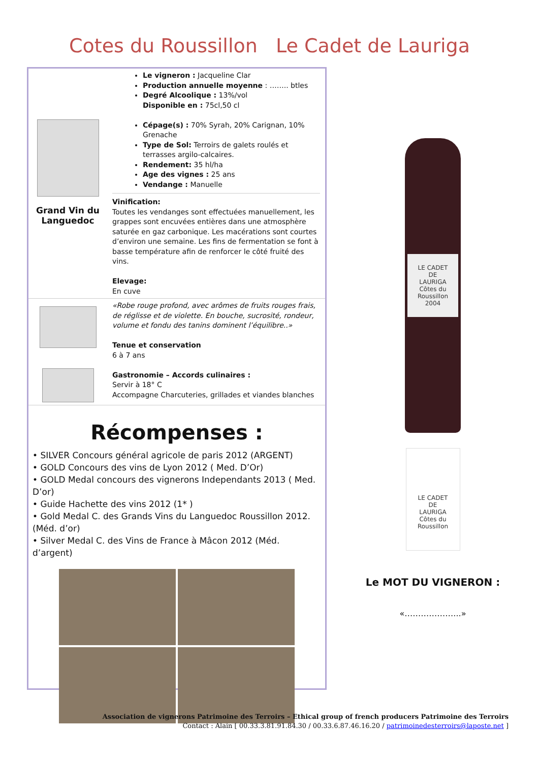Cotes du Roussillon Le Cadet de Lauriga
Grand Vin du Languedoc
Le vigneron : Jacqueline Clar
Production annuelle moyenne : …….. btles
Degré Alcoolique : 13%/vol
Disponible en : 75cl,50 cl
Cépage(s) : 70% Syrah, 20% Carignan, 10% Grenache
Type de Sol: Terroirs de galets roulés et terrasses argilo-calcaires.
Rendement: 35 hl/ha
Age des vignes : 25 ans
Vendange : Manuelle
Vinification:
Toutes les vendanges sont effectuées manuellement, les grappes sont encuvées entières dans une atmosphère saturée en gaz carbonique. Les macérations sont courtes d’environ une semaine. Les fins de fermentation se font à basse température afin de renforcer le côté fruité des vins.
Elevage:
En cuve
«Robe rouge profond, avec arômes de fruits rouges frais, de réglisse et de violette. En bouche, sucrosité, rondeur, volume et fondu des tanins dominent l’équilibre..»
Tenue et conservation
6 à 7 ans
Gastronomie – Accords culinaires :
Servir à 18° C
Accompagne Charcuteries, grillades et viandes blanches
Récompenses :
• SILVER Concours général agricole de paris 2012 (ARGENT)
• GOLD Concours des vins de Lyon 2012 ( Med. D’Or)
• GOLD Medal concours des vignerons Independants 2013 ( Med. D’or)
• Guide Hachette des vins 2012 (1* )
• Gold Medal C. des Grands Vins du Languedoc Roussillon 2012. (Méd. d’or)
• Silver Medal C. des Vins de France à Mâcon 2012 (Méd. d’argent)
LE CADET
DE
LAURIGA
Côtes du Roussillon
2004
LE CADET
DE
LAURIGA
Côtes du Roussillon
Le MOT DU VIGNERON :
«………………...»
Association de vignerons Patrimoine des Terroirs – Ethical group of french producers Patrimoine des Terroirs
Contact : Alain [ 00.33.3.81.91.84.30 / 00.33.6.87.46.16.20 / patrimoinedesterroirs@laposte.net ]